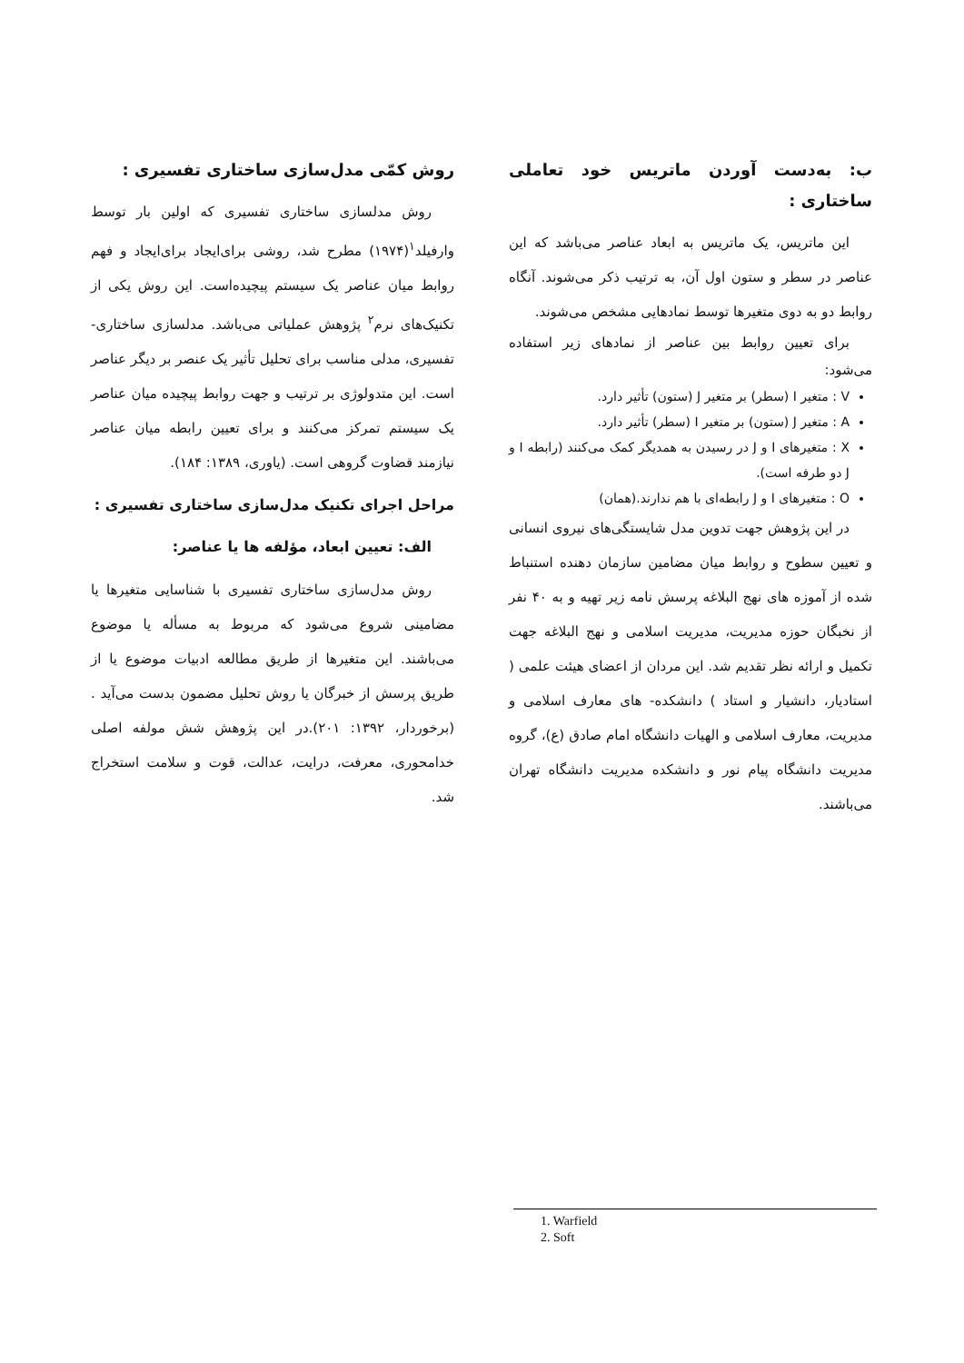روش کمّی مدل‌سازی ساختاری تفسیری :
روش مدلسازی ساختاری تفسیری که اولین بار توسط وارفیلد<sup>۱</sup>(۱۹۷۴) مطرح شد، روشی برای‌ایجاد برای‌ایجاد و فهم روابط میان عناصر یک سیستم پیچیده‌است. این روش یکی از تکنیک‌های نرم<sup>۲</sup> پژوهش عملیاتی می‌باشد. مدلسازی ساختاری- تفسیری، مدلی مناسب برای تحلیل تأثیر یک عنصر بر دیگر عناصر است. این متدولوژی بر ترتیب و جهت روابط پیچیده میان عناصر یک سیستم تمرکز می‌کنند و برای تعیین رابطه میان عناصر نیازمند قضاوت گروهی است. (یاوری، ۱۳۸۹: ۱۸۴).
مراحل اجرای تکنیک مدل‌سازی ساختاری تفسیری :
الف: تعیین ابعاد، مؤلفه ها یا عناصر:
روش مدل‌سازی ساختاری تفسیری با شناسایی متغیرها یا مضامینی شروع می‌شود که مربوط به مسأله یا موضوع می‌باشند. این متغیرها از طریق مطالعه ادبیات موضوع یا از طریق پرسش از خبرگان یا روش تحلیل مضمون بدست می‌آید .(برخوردار، ۱۳۹۲: ۲۰۱).در این پژوهش شش مولفه اصلی خدامحوری، معرفت، درایت، عدالت، قوت و سلامت استخراج شد.
ب: به‌دست آوردن ماتریس خود تعاملی ساختاری :
این ماتریس، یک ماتریس به ابعاد عناصر می‌باشد که این عناصر در سطر و ستون اول آن، به ترتیب ذکر می‌شوند. آنگاه روابط دو به دوی متغیرها توسط نمادهایی مشخص می‌شوند.
برای تعیین روابط بین عناصر از نمادهای زیر استفاده می‌شود:
V : متغیر I (سطر) بر متغیر J (ستون) تأثیر دارد.
A : متغیر J (ستون) بر متغیر I (سطر) تأثیر دارد.
X : متغیرهای I و J در رسیدن به همدیگر کمک می‌کنند (رابطه I و J دو طرفه است).
O : متغیرهای I و J رابطه‌ای با هم ندارند.(همان)
در این پژوهش جهت تدوین مدل شایستگی‌های نیروی انسانی و تعیین سطوح و روابط میان مضامین سازمان دهنده استنباط شده از آموزه های نهج البلاغه پرسش نامه زیر تهیه و به ۴۰ نفر از نخبگان حوزه مدیریت، مدیریت اسلامی و نهج البلاغه جهت تکمیل و ارائه نظر تقدیم شد. این مردان از اعضای هیئت علمی ( استادیار، دانشیار و استاد ) دانشکده- های معارف اسلامی و مدیریت، معارف اسلامی و الهیات دانشگاه امام صادق (ع)، گروه مدیریت دانشگاه پیام نور و دانشکده مدیریت دانشگاه تهران می‌باشند.
1. Warfield
2. Soft